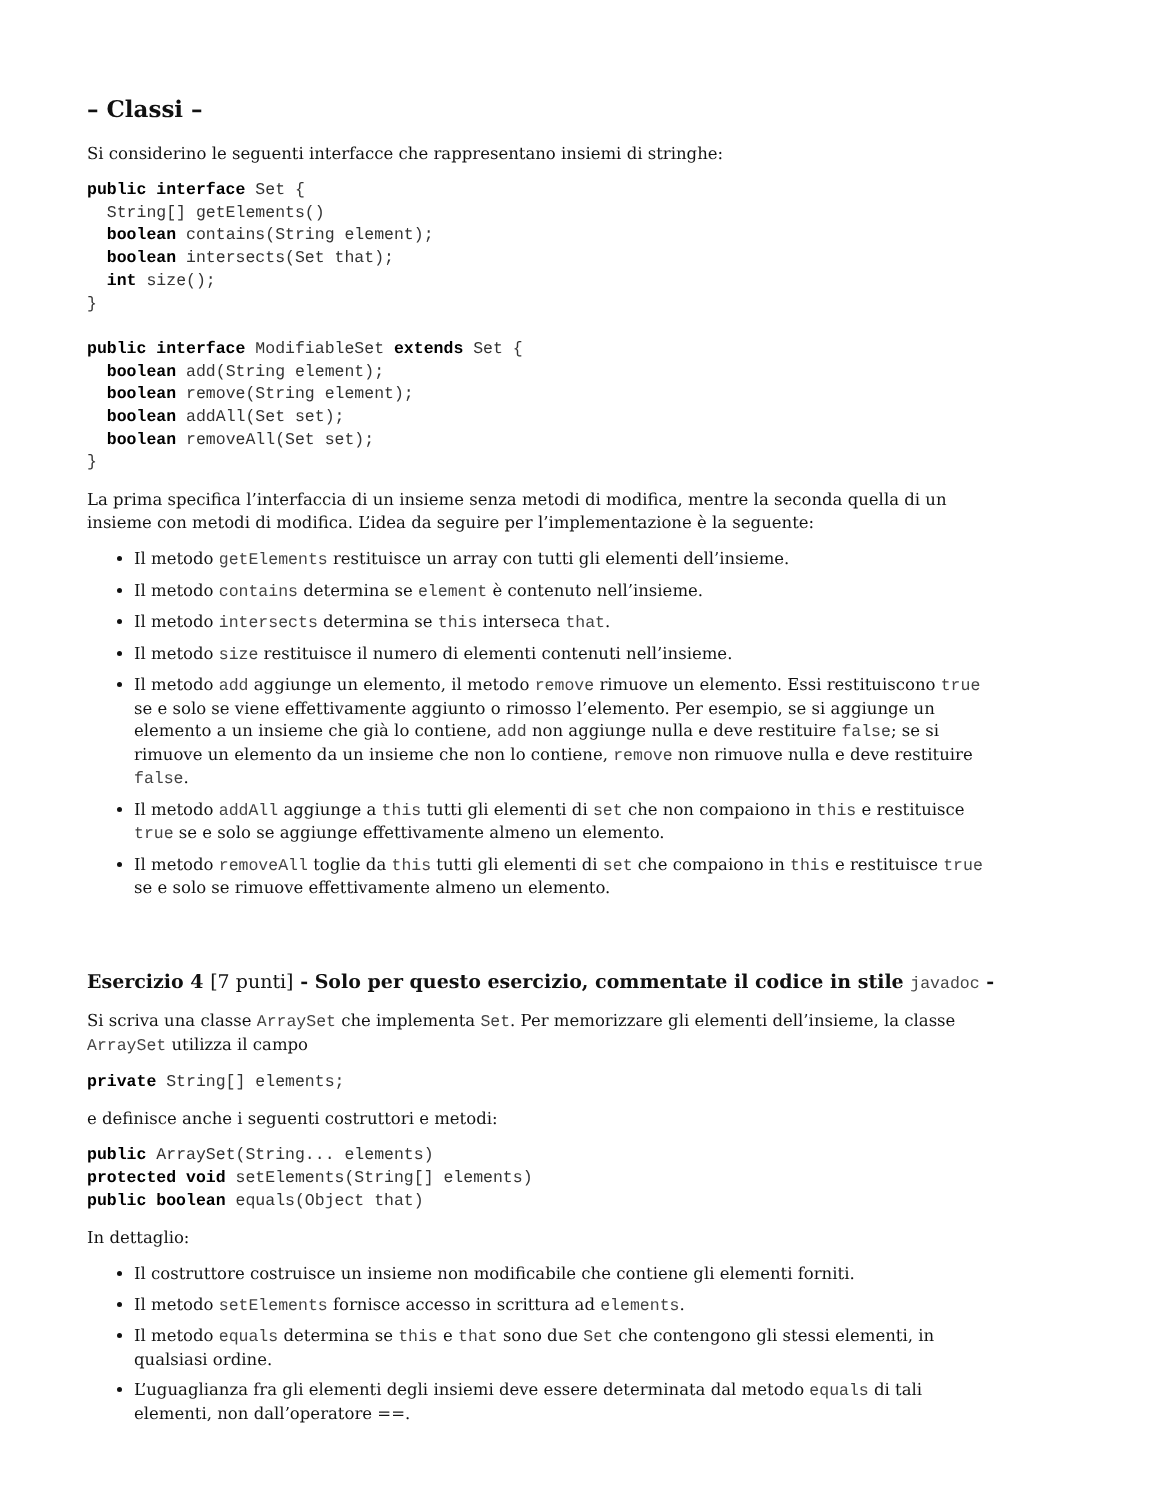– Classi –
Si considerino le seguenti interfacce che rappresentano insiemi di stringhe:
public interface Set {
  String[] getElements()
  boolean contains(String element);
  boolean intersects(Set that);
  int size();
}

public interface ModifiableSet extends Set {
  boolean add(String element);
  boolean remove(String element);
  boolean addAll(Set set);
  boolean removeAll(Set set);
}
La prima specifica l’interfaccia di un insieme senza metodi di modifica, mentre la seconda quella di un insieme con metodi di modifica. L’idea da seguire per l’implementazione è la seguente:
Il metodo getElements restituisce un array con tutti gli elementi dell’insieme.
Il metodo contains determina se element è contenuto nell’insieme.
Il metodo intersects determina se this interseca that.
Il metodo size restituisce il numero di elementi contenuti nell’insieme.
Il metodo add aggiunge un elemento, il metodo remove rimuove un elemento. Essi restituiscono true se e solo se viene effettivamente aggiunto o rimosso l’elemento. Per esempio, se si aggiunge un elemento a un insieme che già lo contiene, add non aggiunge nulla e deve restituire false; se si rimuove un elemento da un insieme che non lo contiene, remove non rimuove nulla e deve restituire false.
Il metodo addAll aggiunge a this tutti gli elementi di set che non compaiono in this e restituisce true se e solo se aggiunge effettivamente almeno un elemento.
Il metodo removeAll toglie da this tutti gli elementi di set che compaiono in this e restituisce true se e solo se rimuove effettivamente almeno un elemento.
Esercizio 4 [7 punti] - Solo per questo esercizio, commentate il codice in stile javadoc -
Si scriva una classe ArraySet che implementa Set. Per memorizzare gli elementi dell’insieme, la classe ArraySet utilizza il campo
private String[] elements;
e definisce anche i seguenti costruttori e metodi:
public ArraySet(String... elements)
protected void setElements(String[] elements)
public boolean equals(Object that)
In dettaglio:
Il costruttore costruisce un insieme non modificabile che contiene gli elementi forniti.
Il metodo setElements fornisce accesso in scrittura ad elements.
Il metodo equals determina se this e that sono due Set che contengono gli stessi elementi, in qualsiasi ordine.
L’uguaglianza fra gli elementi degli insiemi deve essere determinata dal metodo equals di tali elementi, non dall’operatore ==.